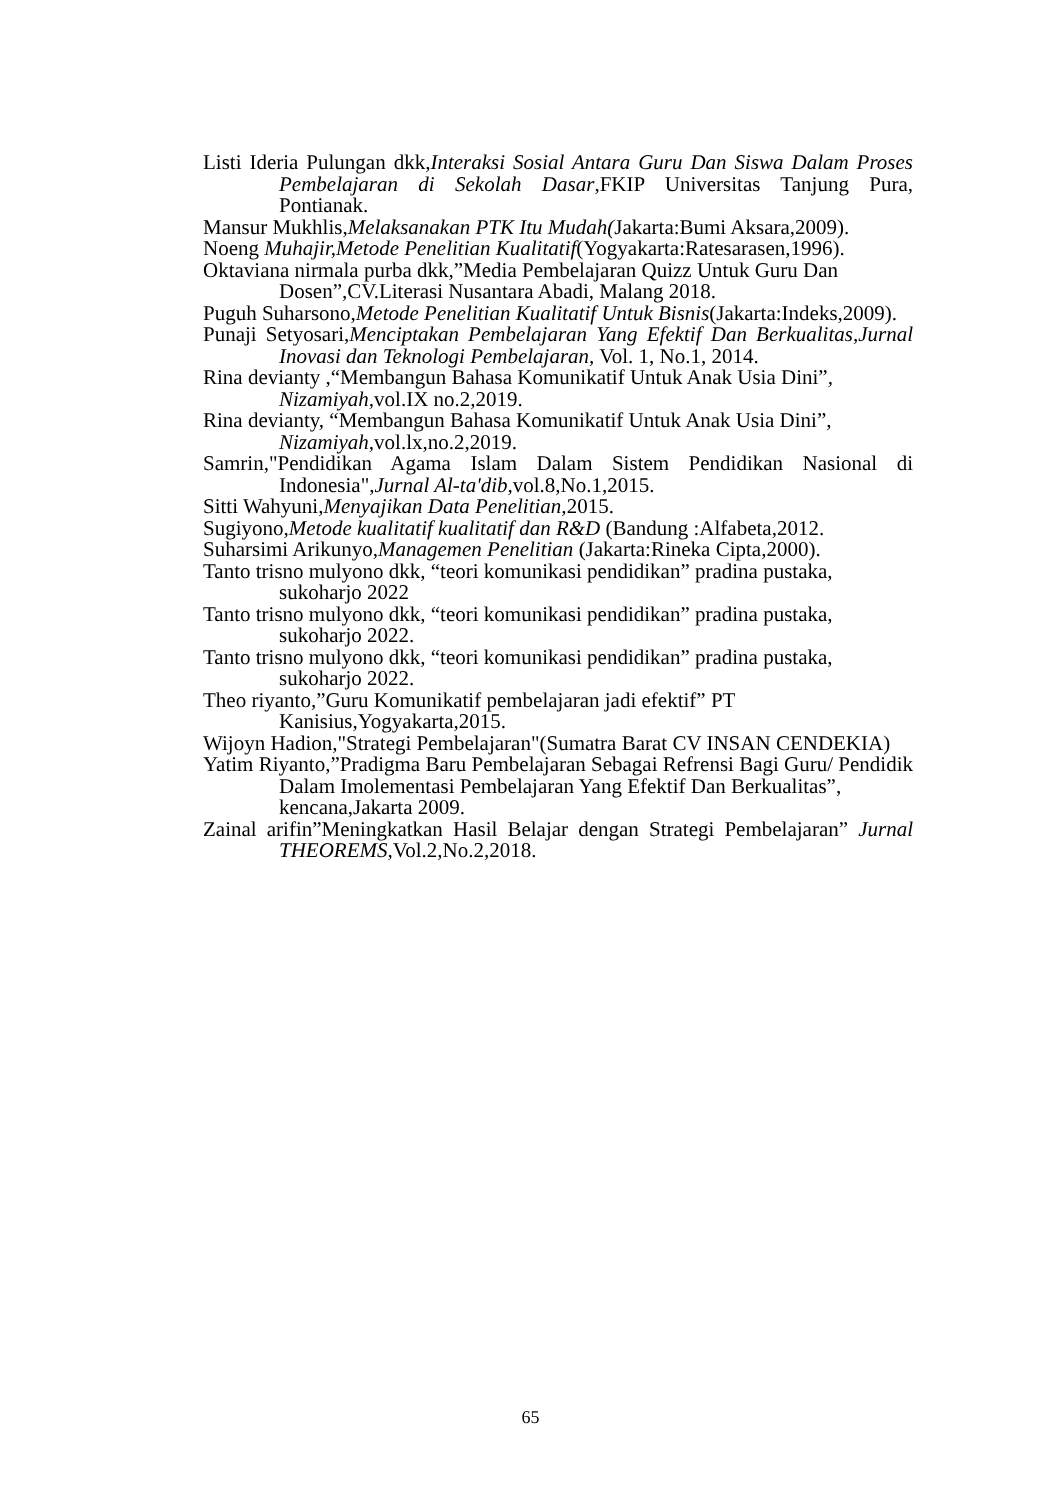Listi Ideria Pulungan dkk,Interaksi Sosial Antara Guru Dan Siswa Dalam Proses Pembelajaran di Sekolah Dasar,FKIP Universitas Tanjung Pura, Pontianak.
Mansur Mukhlis,Melaksanakan PTK Itu Mudah(Jakarta:Bumi Aksara,2009).
Noeng Muhajir,Metode Penelitian Kualitatif(Yogyakarta:Ratesarasen,1996).
Oktaviana nirmala purba dkk,”Media Pembelajaran Quizz Untuk Guru Dan Dosen”,CV.Literasi Nusantara Abadi, Malang 2018.
Puguh Suharsono,Metode Penelitian Kualitatif Untuk Bisnis(Jakarta:Indeks,2009).
Punaji Setyosari,Menciptakan Pembelajaran Yang Efektif Dan Berkualitas,Jurnal Inovasi dan Teknologi Pembelajaran, Vol. 1, No.1, 2014.
Rina devianty ,“Membangun Bahasa Komunikatif Untuk Anak Usia Dini”, Nizamiyah, vol.IX no.2,2019.
Rina devianty, “Membangun Bahasa Komunikatif Untuk Anak Usia Dini”, Nizamiyah, vol.lx,no.2,2019.
Samrin,"Pendidikan Agama Islam Dalam Sistem Pendidikan Nasional di Indonesia",Jurnal Al-ta'dib, vol.8,No.1,2015.
Sitti Wahyuni,Menyajikan Data Penelitian, 2015.
Sugiyono,Metode kualitatif kualitatif dan R&D (Bandung :Alfabeta,2012.
Suharsimi Arikunyo,Managemen Penelitian (Jakarta:Rineka Cipta,2000).
Tanto trisno mulyono dkk, “teori komunikasi pendidikan” pradina pustaka, sukoharjo 2022
Tanto trisno mulyono dkk, “teori komunikasi pendidikan” pradina pustaka, sukoharjo 2022.
Tanto trisno mulyono dkk, “teori komunikasi pendidikan” pradina pustaka, sukoharjo 2022.
Theo riyanto,”Guru Komunikatif pembelajaran jadi efektif” PT Kanisius,Yogyakarta,2015.
Wijoyn Hadion,"Strategi Pembelajaran"(Sumatra Barat CV INSAN CENDEKIA)
Yatim Riyanto,”Pradigma Baru Pembelajaran Sebagai Refrensi Bagi Guru/ Pendidik Dalam Imolementasi Pembelajaran Yang Efektif Dan Berkualitas”, kencana,Jakarta 2009.
Zainal arifin”Meningkatkan Hasil Belajar dengan Strategi Pembelajaran” Jurnal THEOREMS,Vol.2,No.2,2018.
65